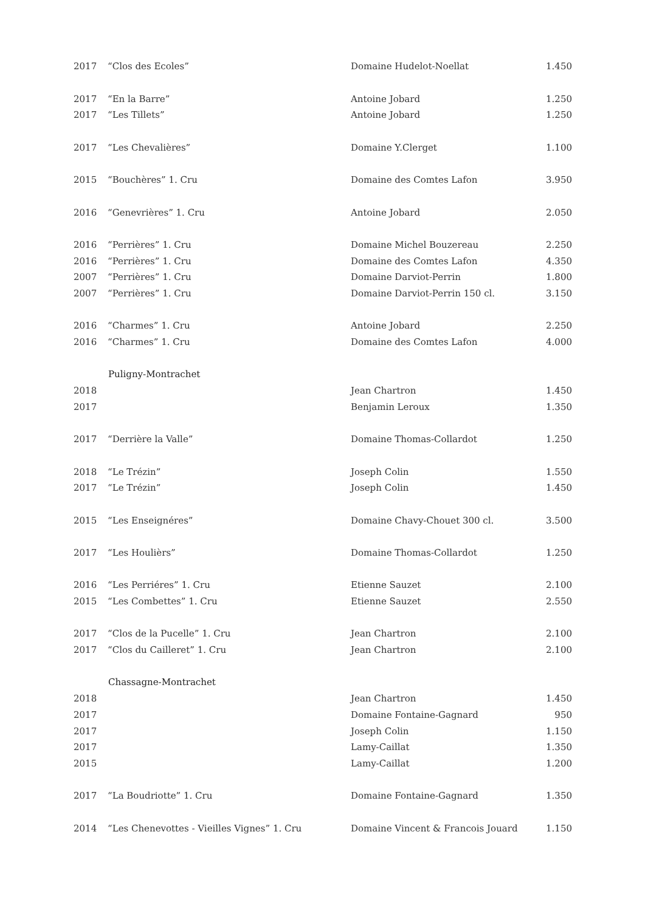| 2017 | “Clos des Ecoles” | Domaine Hudelot-Noellat | 1.450 |
| 2017 | “En la Barre” | Antoine Jobard | 1.250 |
| 2017 | “Les Tillets” | Antoine Jobard | 1.250 |
| 2017 | “Les Chevalières” | Domaine Y.Clerget | 1.100 |
| 2015 | “Bouchères” 1. Cru | Domaine des Comtes Lafon | 3.950 |
| 2016 | “Genevrières” 1. Cru | Antoine Jobard | 2.050 |
| 2016 | “Perrières” 1. Cru | Domaine Michel Bouzereau | 2.250 |
| 2016 | “Perrières” 1. Cru | Domaine des Comtes Lafon | 4.350 |
| 2007 | “Perrières” 1. Cru | Domaine Darviot-Perrin | 1.800 |
| 2007 | “Perrières” 1. Cru | Domaine Darviot-Perrin 150 cl. | 3.150 |
| 2016 | “Charmes” 1. Cru | Antoine Jobard | 2.250 |
| 2016 | “Charmes” 1. Cru | Domaine des Comtes Lafon | 4.000 |
| | Puligny-Montrachet | | |
| 2018 | | Jean Chartron | 1.450 |
| 2017 | | Benjamin Leroux | 1.350 |
| 2017 | “Derrière la Valle” | Domaine Thomas-Collardot | 1.250 |
| 2018 | “Le Trézin” | Joseph Colin | 1.550 |
| 2017 | “Le Trézin” | Joseph Colin | 1.450 |
| 2015 | “Les Enseignéres” | Domaine Chavy-Chouet 300 cl. | 3.500 |
| 2017 | “Les Houlièrs” | Domaine Thomas-Collardot | 1.250 |
| 2016 | “Les Perriéres” 1. Cru | Etienne Sauzet | 2.100 |
| 2015 | “Les Combettes” 1. Cru | Etienne Sauzet | 2.550 |
| 2017 | “Clos de la Pucelle” 1. Cru | Jean Chartron | 2.100 |
| 2017 | “Clos du Cailleret” 1. Cru | Jean Chartron | 2.100 |
| | Chassagne-Montrachet | | |
| 2018 | | Jean Chartron | 1.450 |
| 2017 | | Domaine Fontaine-Gagnard | 950 |
| 2017 | | Joseph Colin | 1.150 |
| 2017 | | Lamy-Caillat | 1.350 |
| 2015 | | Lamy-Caillat | 1.200 |
| 2017 | “La Boudriotte” 1. Cru | Domaine Fontaine-Gagnard | 1.350 |
| 2014 | “Les Chenevottes - Vieilles Vignes” 1. Cru | Domaine Vincent & Francois Jouard | 1.150 |